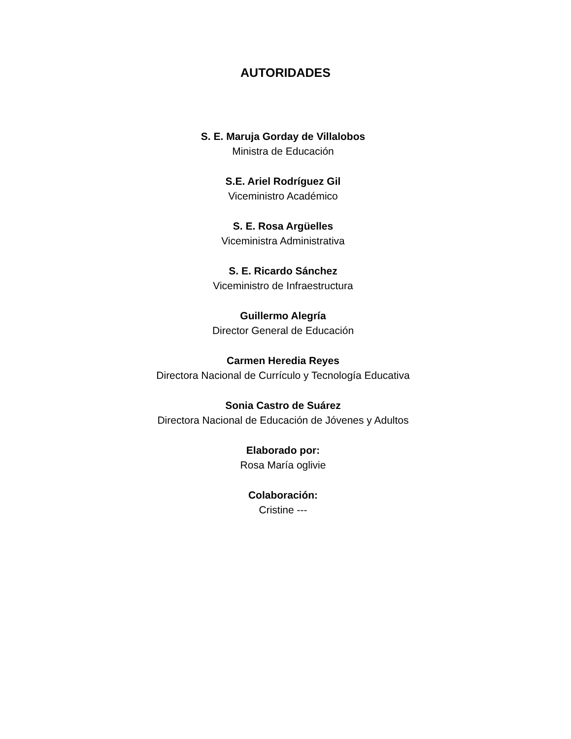AUTORIDADES
S. E. Maruja Gorday de Villalobos
Ministra de Educación
S.E. Ariel Rodríguez Gil
Viceministro Académico
S. E. Rosa Argüelles
Viceministra Administrativa
S. E. Ricardo Sánchez
Viceministro de Infraestructura
Guillermo Alegría
Director General de Educación
Carmen Heredia Reyes
Directora Nacional de Currículo y Tecnología Educativa
Sonia Castro de Suárez
Directora Nacional de Educación de Jóvenes y Adultos
Elaborado por:
Rosa María oglivie
Colaboración:
Cristine ---